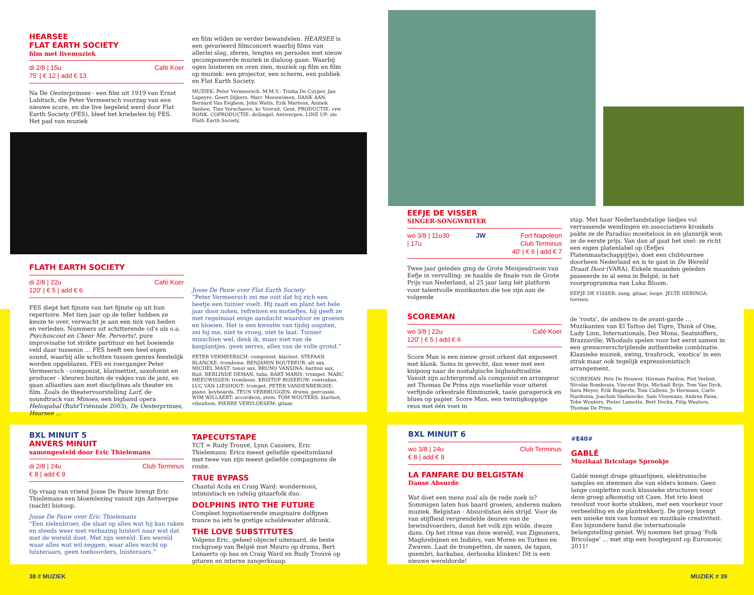HEARSEE
FLAT EARTH SOCIETY
film met livemuziek
di 2/8 | 15u
75' | € 12 | add € 13 Café Koer
Na De Oesterprinses - een film uit 1919 van Ernst Lubitsch, die Peter Vermeersch voorzag van een nieuwe score, en die live begeleid werd door Flat Earth Society (FES), bleef het kriebelen bij FES. Het pad van muziek
en film wilden ze verder bewandelen. HEARSEE is een gevarieerd filmconcert waarbij films van allerlei slag, sferen, lengtes en periodes met nieuw gecomponeerde muziek in dialoog gaan. Waarbij ogen luisteren en oren zien, muziek op film en film op muziek: een projector, een scherm, een publiek en Flat Earth Society.
MUZIEK: Peter Vermeersch. M.M.V.: Trisha De Cuyper, Jan Lapeyre, Geert Dijkers, Marc Meeuwissen. DANK AAN: Bernard Van Eeghem, John Watts, Erik Martens, Anniek Vanhee, Tine Verschaeve, kc Vooruit, Gent. PRODUCTIE: vzw BONK. COPRODUCTIE: deSingel, Antwerpen. LINE UP: zie Flath Earth Society.
FLATH EARTH SOCIETY
di 2/8 | 22u
120' | € 5 | add € 6 Café Koer
FES diept het fijnste van het fijnste op uit hun repertoire. Met tien jaar op de teller hebben ze keuze te over, verwacht je aan een mix van heden en verleden. Nummers uit schitterende cd's als o.a. Psychoscout en Cheer Me, Perverts!, pure improvisatie tot strikte partituur en het boeiende veld daar tussenin … FES heeft een heel eigen sound, waarbij alle schotten tussen genres feestelijk worden opgeblazen. FES en roerganger Peter Vermeersch - componist, klarinettist, saxofonist en producer - kleuren buiten de vakjes van de jazz, en gaan allianties aan met disciplines als theater en film. Zoals de theatervoorstelling Larf, de soundtrack van Minoes, een bigband opera Heliogabal (RuhrTriënnale 2003), De Oesterprinses, Hearsee …
Josse De Pauw over Flat Earth Society
“Peter Vermeersch zei me ooit dat hij zich een beetje een tuinier voelt. Hij zaait en plant het hele jaar door noten, refreinen en motiefjes, hij geeft ze met regelmaat enige aandacht waardoor ze groeien en bloeien. Het is een kwestie van tijdig oogsten, zei hij me, niet te vroeg, niet te laat. Tuinier misschien wel, denk ik, maar niet van de kasplantjes, geen serres, alles van de volle grond.”
PETER VERMEERSCH: componist, klarinet. STEFAAN BLANCKE: trombone. BENJAMIN BOUTREUR: alt sax. MICHEL MAST: tenor sax. BRUNO VANSINA: bariton sax, fluit. BERLINDE DEMAN: tuba. BART MARIS: trompet. MARC MEEUWISSEN: trombone. KRISTOF ROSEEUW: contrabas. LUC VAN LIESHOUT: trompet. PETER VANDENBERGHE: piano, keyboards. TEUN VERBRUGGEN: drums, percussie. WIM WILLAERT: accordeon, stem. TOM WOUTERS: klarinet, vibrafoon. PIERRE VERVLOESEM: gitaar.
BXL MINUIT 5
ANVERS MINUIT
samengesteld door Eric Thielemans
di 2/8 | 24u
€ 8 | add € 9 Club Terminus
Op vraag van vriend Josse De Pauw brengt Eric Thielemans een bloemlezing vanuit zijn Antwerpse (nacht) biotoop.
Josse De Pauw over Eric Thielemans
“Een zielenbroer, die slaat op alles wat hij kan raken en steeds weer met verbazing luistert naar wat dat met de wereld doet. Met zijn wereld. Een wereld waar alles wat wil zeggen, waar alles wacht op luisteraars, geen toehoorders, luisteraars.”
TAPECUTSTAPE
TCT = Rudy Trouvé, Lynn Cassiers, Eric Thielemans: Erics meest geliefde speeltuinband met twee van zijn meest geliefde compagnons de route.
TRUE BYPASS
Chantal Acda en Craig Ward: wondermooi, intimistisch en rafelig gitaarfolk duo.
DOLPHINS INTO THE FUTURE
Compleet hypnotiserende imaginaire dolfijnen trance na iets te gretige scheldewater afdronk.
THE LOVE SUBSTITUTES
Volgens Eric, geheel objecief uiteraard, de beste rockgroep van België met Mauro op drums, Bert Lenaerts op bas en Craig Ward en Rudy Trouvé op gitaren en interne zangerknaap.
38 # MUZIEK
EEFJE DE VISSER
SINGER-SONGWRITER
wo 3/8 | 11u30
| 17u JW Fort Napoleon
Club Terminus
40' | € 6 | add € 7
Twee jaar geleden ging de Grote Meisjesdroom van Eefje in vervulling: ze haalde de finale van de Grote Prijs van Nederland, al 25 jaar lang hét platform voor talentvolle muzikanten die toe zijn aan de volgende
stap. Met haar Nederlandstalige liedjes vol verrassende wendingen en associatieve kronkels pakte ze de Paradiso moeiteloos in en glansrijk won ze de eerste prijs. Van dan af gaat het snel: ze richt een eigen platenlabel op (Eefjes Platenmaatschappijtje), doet een clubtournee doorheen Nederland en is te gast in De Wereld Draait Door (VARA). Enkele maanden geleden passeerde ze al eens in België, in het voorprogramma van Luka Bloom.
EEFJE DE VISSER: zang, gitaar, loops. JELTE HERINGA: toetsen.
SCOREMAN
wo 3/8 | 22u
120' | € 5 | add € 6 Café Koer
Score Man is een nieuw groot orkest dat exposeert met klank. Soms in gevecht, dan weer met een knipoog naar de nostalgische bigbandtraditie. Vanuit zijn achtergrond als componist en arrangeur zet Thomas De Prins zijn voorliefde voor uiterst verfijnde orkestrale filmmuziek, taaie garagerock en blues op papier. Score Man, een twintigkoppige reus met één voet in
de 'roots', de andere in de avant-garde … Muzikanten van El Tattoo del Tigre, Think of One, Lady Linn, Internationals, Dez Mona, Seatsniffers, Brazzaville, Whodads spelen voor het eerst samen in een grensoverschrijdende authentieke combinatie. Klassieke muziek, swing, trashrock, 'exotica' in een strak maar ook tegelijk expressionistisch arrangement.
SCOREMAN: Pete De Houwer, Herman Pardon, Piet Verbist, Nicolas Rombouts, Vincent Brijs, Michaël Brijs, Tom Van Dyck, Sara Meyer, Erik Bogaerts, Tom Callens, Jo Hermans, Carlo Nardozza, Joachim Vanhoecke, Sam Vloemans, Andres Paisa, Tobe Wouters, Pieter Lamotte, Bert Dockx, Filip Wauters, Thomas De Prins.
BXL MINUIT 6
wo 3/8 | 24u
€ 8 | add € 9 Club Terminus
LA FANFARE DU BELGISTAN
Danse Absurde
Wat doet een mens zoal als de rede zoek is? Sommigen laten hun baard groeien, anderen maken muziek. Belgistan - Absurdistan één strijd. Voor de van stijfheid vergrendelde deuren van de bewindvoerders, danst het volk zijn wilde, dwaze dans. Op het ritme van deze wereld, van Zigeuners, Maghrebijnen en Indiërs, van Moren en Turken en Zwaven. Laat de trompetten, de saxen, de tapan, guembri, karkabas, derbouka klinken! Dit is een nieuwe wereldorde!
#E40#
GABLÉ
Muzikaal Bricolage Sprookje
Gablé mengt droge gitaarlijnen, elektronische samples en stemmen die van elders komen. Geen lange coupletten noch klassieke structuren voor deze groep afkomstig uit Caen. Het trio kiest resoluut voor korte stukken, met een voorkeur voor verbeelding en de plantrekkerij. De groep brengt een unieke mix van humor en muzikale creativiteit. Een bijzondere band die internationale belangstelling geniet. Wij noemen het graag 'Folk Bricolage' … met stip een hoogtepunt op Eurosonic 2011!
MUZIEK # 39